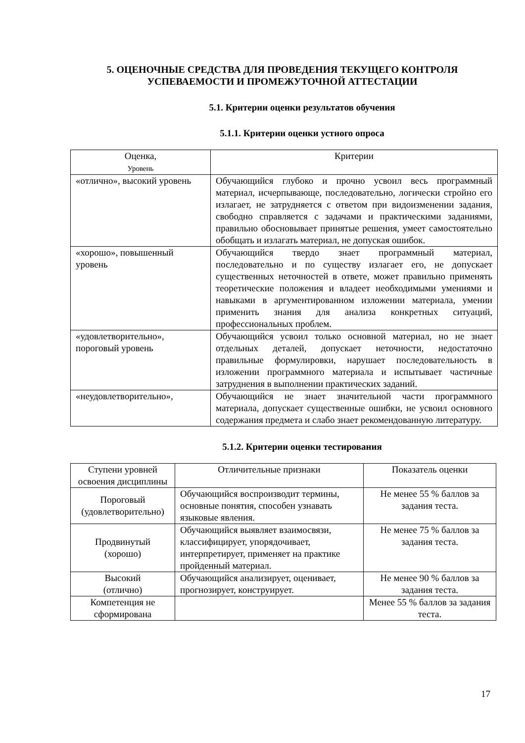5. ОЦЕНОЧНЫЕ СРЕДСТВА ДЛЯ ПРОВЕДЕНИЯ ТЕКУЩЕГО КОНТРОЛЯ УСПЕВАЕМОСТИ И ПРОМЕЖУТОЧНОЙ АТТЕСТАЦИИ
5.1. Критерии оценки результатов обучения
5.1.1. Критерии оценки устного опроса
| Оценка, Уровень | Критерии |
| --- | --- |
| «отлично», высокий уровень | Обучающийся глубоко и прочно усвоил весь программный материал, исчерпывающе, последовательно, логически стройно его излагает, не затрудняется с ответом при видоизменении задания, свободно справляется с задачами и практическими заданиями, правильно обосновывает принятые решения, умеет самостоятельно обобщать и излагать материал, не допуская ошибок. |
| «хорошо», повышенный уровень | Обучающийся твердо знает программный материал, последовательно и по существу излагает его, не допускает существенных неточностей в ответе, может правильно применять теоретические положения и владеет необходимыми умениями и навыками в аргументированном изложении материала, умении применить знания для анализа конкретных ситуаций, профессиональных проблем. |
| «удовлетворительно», пороговый уровень | Обучающийся усвоил только основной материал, но не знает отдельных деталей, допускает неточности, недостаточно правильные формулировки, нарушает последовательность в изложении программного материала и испытывает частичные затруднения в выполнении практических заданий. |
| «неудовлетворительно», | Обучающийся не знает значительной части программного материала, допускает существенные ошибки, не усвоил основного содержания предмета и слабо знает рекомендованную литературу. |
5.1.2. Критерии оценки тестирования
| Ступени уровней освоения дисциплины | Отличительные признаки | Показатель оценки |
| --- | --- | --- |
| Пороговый (удовлетворительно) | Обучающийся воспроизводит термины, основные понятия, способен узнавать языковые явления. | Не менее 55 % баллов за задания теста. |
| Продвинутый (хорошо) | Обучающийся выявляет взаимосвязи, классифицирует, упорядочивает, интерпретирует, применяет на практике пройденный материал. | Не менее 75 % баллов за задания теста. |
| Высокий (отлично) | Обучающийся анализирует, оценивает, прогнозирует, конструирует. | Не менее 90 % баллов за задания теста. |
| Компетенция не сформирована | | Менее 55 % баллов за задания теста. |
17